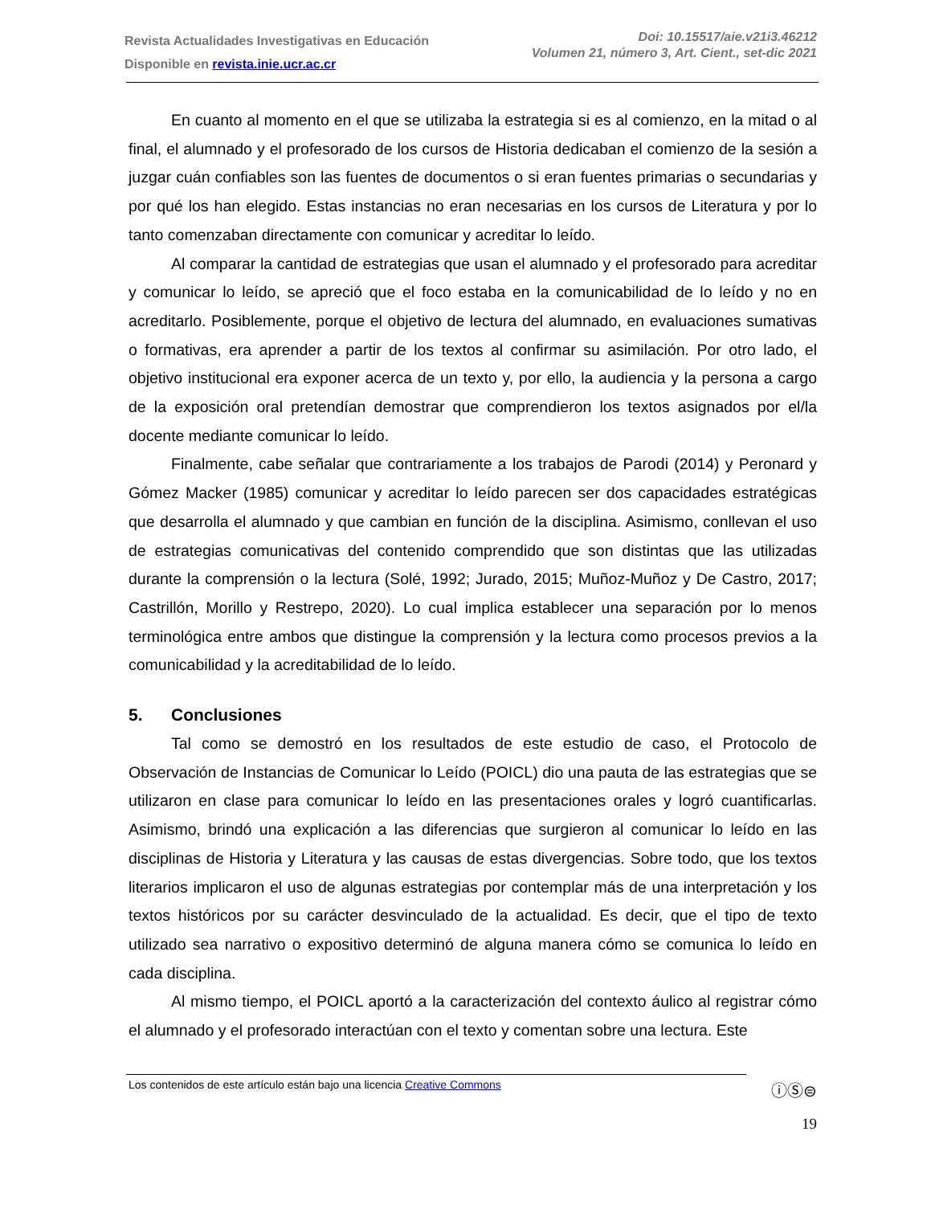Revista Actualidades Investigativas en Educación
Disponible en revista.inie.ucr.ac.cr
Doi: 10.15517/aie.v21i3.46212
Volumen 21, número 3, Art. Cient., set-dic 2021
En cuanto al momento en el que se utilizaba la estrategia si es al comienzo, en la mitad o al final, el alumnado y el profesorado de los cursos de Historia dedicaban el comienzo de la sesión a juzgar cuán confiables son las fuentes de documentos o si eran fuentes primarias o secundarias y por qué los han elegido. Estas instancias no eran necesarias en los cursos de Literatura y por lo tanto comenzaban directamente con comunicar y acreditar lo leído.
Al comparar la cantidad de estrategias que usan el alumnado y el profesorado para acreditar y comunicar lo leído, se apreció que el foco estaba en la comunicabilidad de lo leído y no en acreditarlo. Posiblemente, porque el objetivo de lectura del alumnado, en evaluaciones sumativas o formativas, era aprender a partir de los textos al confirmar su asimilación. Por otro lado, el objetivo institucional era exponer acerca de un texto y, por ello, la audiencia y la persona a cargo de la exposición oral pretendían demostrar que comprendieron los textos asignados por el/la docente mediante comunicar lo leído.
Finalmente, cabe señalar que contrariamente a los trabajos de Parodi (2014) y Peronard y Gómez Macker (1985) comunicar y acreditar lo leído parecen ser dos capacidades estratégicas que desarrolla el alumnado y que cambian en función de la disciplina. Asimismo, conllevan el uso de estrategias comunicativas del contenido comprendido que son distintas que las utilizadas durante la comprensión o la lectura (Solé, 1992; Jurado, 2015; Muñoz-Muñoz y De Castro, 2017; Castrillón, Morillo y Restrepo, 2020). Lo cual implica establecer una separación por lo menos terminológica entre ambos que distingue la comprensión y la lectura como procesos previos a la comunicabilidad y la acreditabilidad de lo leído.
5. Conclusiones
Tal como se demostró en los resultados de este estudio de caso, el Protocolo de Observación de Instancias de Comunicar lo Leído (POICL) dio una pauta de las estrategias que se utilizaron en clase para comunicar lo leído en las presentaciones orales y logró cuantificarlas. Asimismo, brindó una explicación a las diferencias que surgieron al comunicar lo leído en las disciplinas de Historia y Literatura y las causas de estas divergencias. Sobre todo, que los textos literarios implicaron el uso de algunas estrategias por contemplar más de una interpretación y los textos históricos por su carácter desvinculado de la actualidad. Es decir, que el tipo de texto utilizado sea narrativo o expositivo determinó de alguna manera cómo se comunica lo leído en cada disciplina.
Al mismo tiempo, el POICL aportó a la caracterización del contexto áulico al registrar cómo el alumnado y el profesorado interactúan con el texto y comentan sobre una lectura. Este
Los contenidos de este artículo están bajo una licencia Creative Commons
ⓘⓈ⊜
19